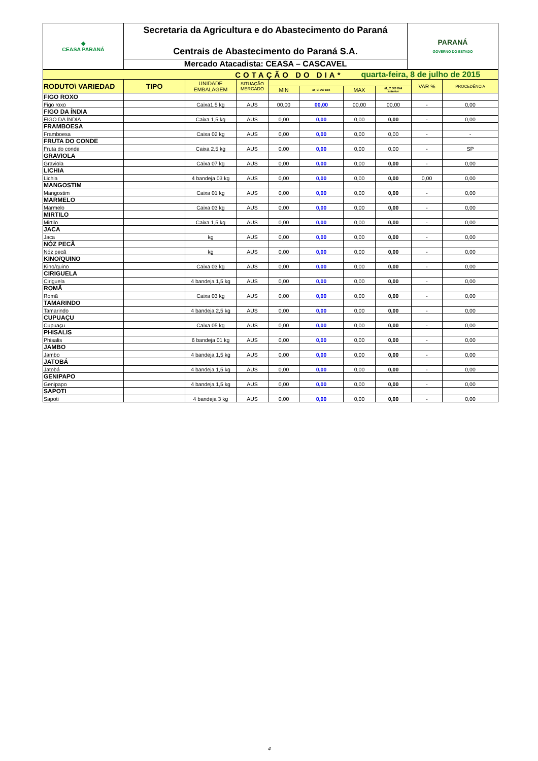| ◆ CEASA PARANÁ | Secretaria da Agricultura e do Abastecimento do Paraná Centrais de Abastecimento do Paraná S.A. | PARANÁ GOVERNO DO ESTADO |
| | Mercado Atacadista: CEASA – CASCAVEL | |
| COTAÇÃO DO DIA* | | | | | | quarta-feira, 8 de julho de 2015 | | | |
| RODUTO\ VARIEDAD | TIPO | UNIDADE EMBALAGEM | SITUAÇÃO MERCADO | | | | | VAR % | PROCEDÊNCIA |
| | | | | MIN | M_C DO DIA | MAX | M_C DO DIA anterior | | |
| FIGO ROXO | | | | | | | | | |
| Figo roxo | | Caixa1,5 kg | AUS | 00,00 | 00,00 | 00,00 | 00,00 | - | 0,00 |
| FIGO DA ÍNDIA | | | | | | | | | |
| FIGO DA ÍNDIA | | Caixa 1,5 kg | AUS | 0,00 | 0,00 | 0,00 | 0,00 | - | 0,00 |
| FRAMBOESA | | | | | | | | | |
| Framboesa | | Caixa 02 kg | AUS | 0,00 | 0,00 | 0,00 | 0,00 | - | - |
| FRUTA DO CONDE | | | | | | | | | |
| Fruta do conde | | Caixa 2,5 kg | AUS | 0,00 | 0,00 | 0,00 | 0,00 | - | SP |
| GRAVIOLA | | | | | | | | | |
| Graviola | | Caixa 07 kg | AUS | 0,00 | 0,00 | 0,00 | 0,00 | - | 0,00 |
| LICHIA | | | | | | | | | |
| Lichia | | 4 bandeja 03 kg | AUS | 0,00 | 0,00 | 0,00 | 0,00 | 0,00 | 0,00 |
| MANGOSTIM | | | | | | | | | |
| Mangostim | | Caixa 01 kg | AUS | 0,00 | 0,00 | 0,00 | 0,00 | - | 0,00 |
| MARMELO | | | | | | | | | |
| Marmelo | | Caixa 03 kg | AUS | 0,00 | 0,00 | 0,00 | 0,00 | - | 0,00 |
| MIRTILO | | | | | | | | | |
| Mirtilo | | Caixa 1,5 kg | AUS | 0,00 | 0,00 | 0,00 | 0,00 | - | 0,00 |
| JACA | | | | | | | | | |
| Jaca | | kg | AUS | 0,00 | 0,00 | 0,00 | 0,00 | - | 0,00 |
| NÓZ PECÃ | | | | | | | | | |
| Nóz pecã | | kg | AUS | 0,00 | 0,00 | 0,00 | 0,00 | - | 0,00 |
| KINO/QUINO | | | | | | | | | |
| Kino/quino | | Caixa 03 kg | AUS | 0,00 | 0,00 | 0,00 | 0,00 | - | 0,00 |
| CIRIGUELA | | | | | | | | | |
| Ciriguela | | 4 bandeja 1,5 kg | AUS | 0,00 | 0,00 | 0,00 | 0,00 | - | 0,00 |
| ROMÃ | | | | | | | | | |
| Romã | | Caixa 03 kg | AUS | 0,00 | 0,00 | 0,00 | 0,00 | - | 0,00 |
| TAMARINDO | | | | | | | | | |
| Tamarindo | | 4 bandeja 2,5 kg | AUS | 0,00 | 0,00 | 0,00 | 0,00 | - | 0,00 |
| CUPUAÇU | | | | | | | | | |
| Cupuaçu | | Caixa 05 kg | AUS | 0,00 | 0,00 | 0,00 | 0,00 | - | 0,00 |
| PHISALIS | | | | | | | | | |
| Phisalis | | 6 bandeja 01 kg | AUS | 0,00 | 0,00 | 0,00 | 0,00 | - | 0,00 |
| JAMBO | | | | | | | | | |
| Jambo | | 4 bandeja 1,5 kg | AUS | 0,00 | 0,00 | 0,00 | 0,00 | - | 0,00 |
| JATOBÁ | | | | | | | | | |
| Jatobá | | 4 bandeja 1,5 kg | AUS | 0,00 | 0,00 | 0,00 | 0,00 | - | 0,00 |
| GENIPAPO | | | | | | | | | |
| Genipapo | | 4 bandeja 1,5 kg | AUS | 0,00 | 0,00 | 0,00 | 0,00 | - | 0,00 |
| SAPOTI | | | | | | | | | |
| Sapoti | | 4 bandeja 3 kg | AUS | 0,00 | 0,00 | 0,00 | 0,00 | - | 0,00 |
4